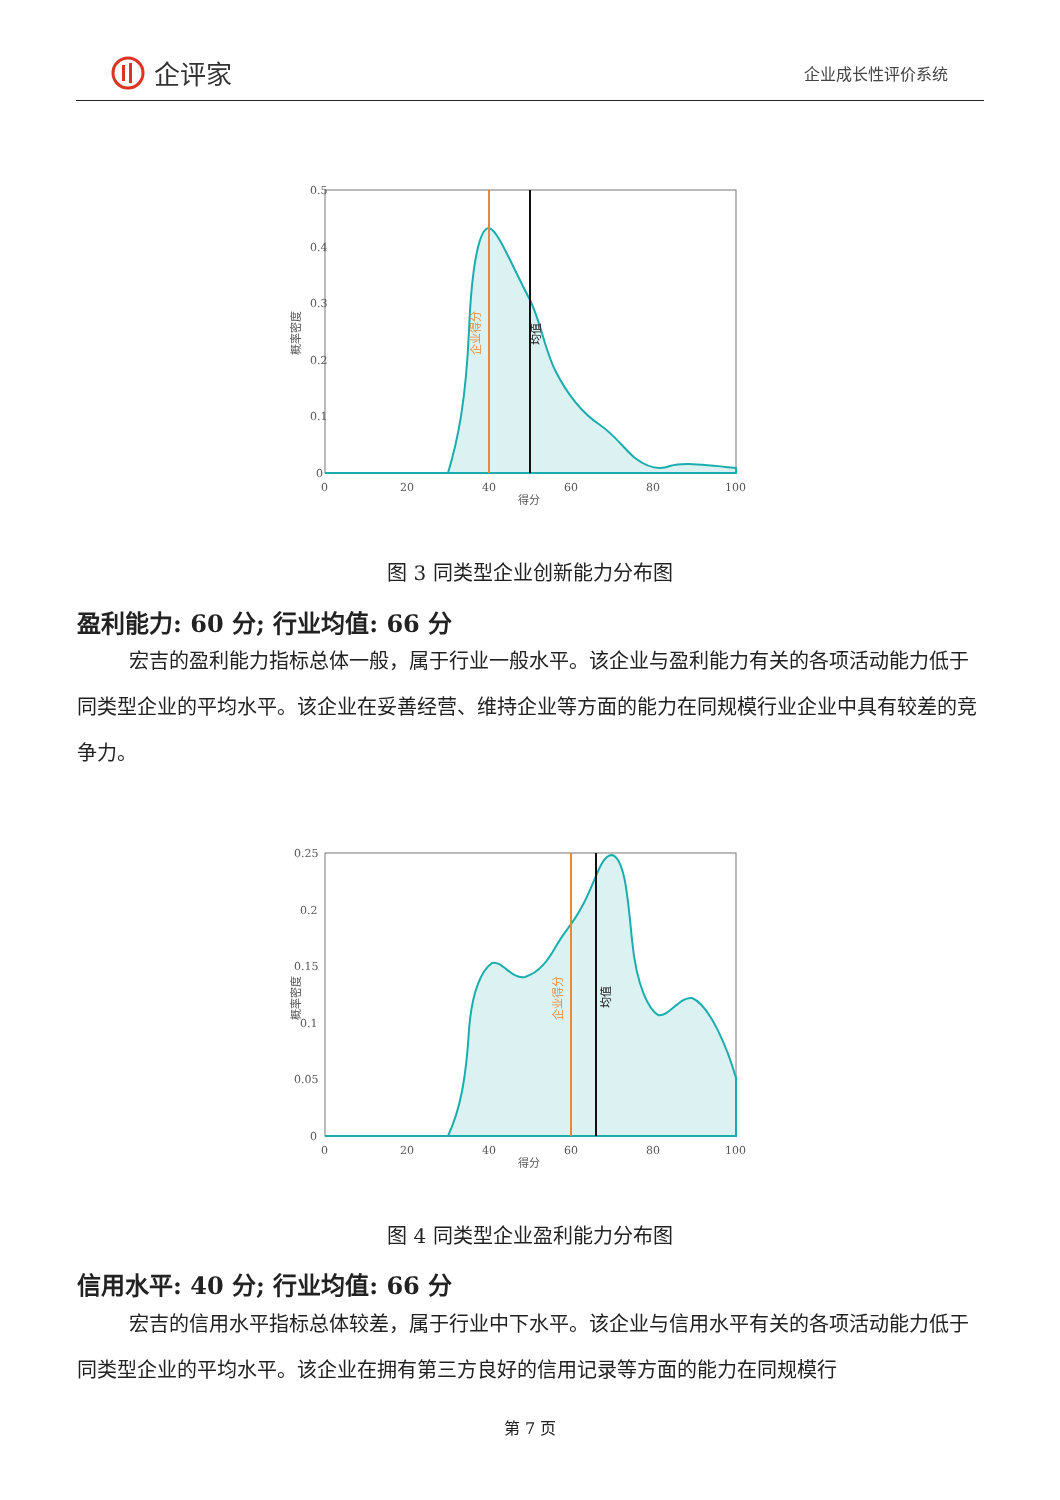企评家
企业成长性评价系统
0.5
0.4
0.3
0.2
0.1
0
0
20
40
60
80
100
得分
概率密度
企业得分
均值
图 3 同类型企业创新能力分布图
盈利能力: 60 分; 行业均值: 66 分
宏吉的盈利能力指标总体一般，属于行业一般水平。该企业与盈利能力有关的各项活动能力低于同类型企业的平均水平。该企业在妥善经营、维持企业等方面的能力在同规模行业企业中具有较差的竞争力。
0.25
0.2
0.15
0.1
0.05
0
0
20
40
60
80
100
得分
概率密度
企业得分
均值
图 4 同类型企业盈利能力分布图
信用水平: 40 分; 行业均值: 66 分
宏吉的信用水平指标总体较差，属于行业中下水平。该企业与信用水平有关的各项活动能力低于同类型企业的平均水平。该企业在拥有第三方良好的信用记录等方面的能力在同规模行
第 7 页